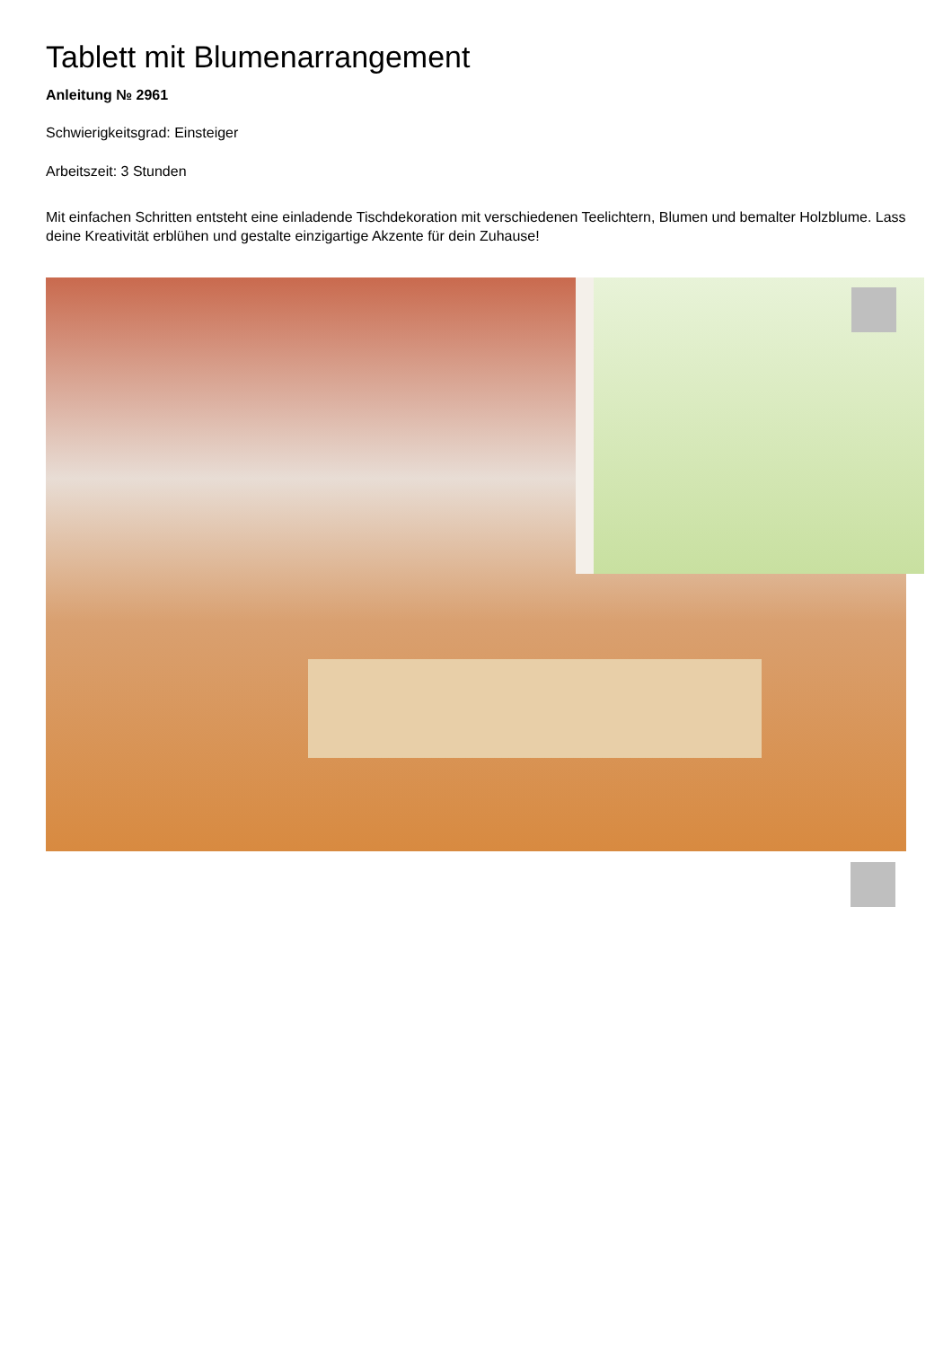Tablett mit Blumenarrangement
Anleitung № 2961
Schwierigkeitsgrad: Einsteiger
Arbeitszeit: 3 Stunden
Mit einfachen Schritten entsteht eine einladende Tischdekoration mit verschiedenen Teelichtern, Blumen und bemalter Holzblume. Lass deine Kreativität erblühen und gestalte einzigartige Akzente für dein Zuhause!